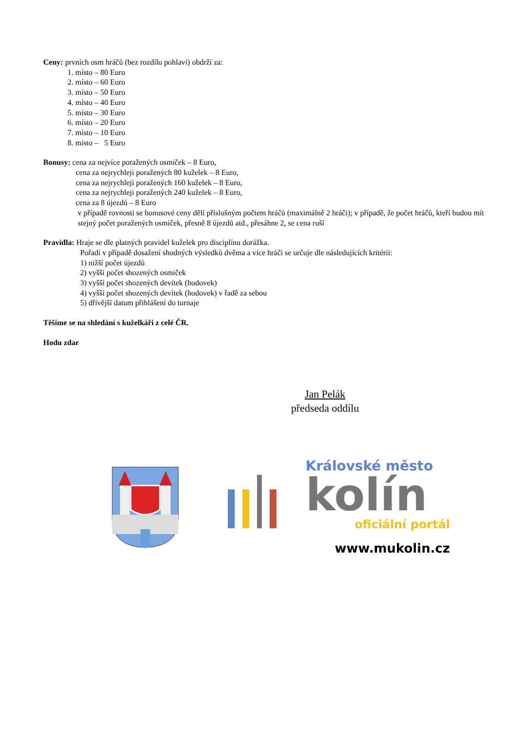Ceny: prvních osm hráčů (bez rozdílu pohlaví) obdrží za:
1. místo – 80 Euro
2. místo – 60 Euro
3. místo – 50 Euro
4. místo – 40 Euro
5. místo – 30 Euro
6. místo – 20 Euro
7. místo – 10 Euro
8. místo – 5 Euro
Bonusy: cena za nejvíce poražených osmiček – 8 Euro,
cena za nejrychleji poražených 80 kuželek – 8 Euro,
cena za nejrychleji poražených 160 kuželek – 8 Euro,
cena za nejrychleji poražených 240 kuželek – 8 Euro,
cena za 8 újezdů – 8 Euro
v případě rovnosti se bonusové ceny dělí příslušným počtem hráčů (maximálně 2 hráči); v případě, že počet hráčů, kteří budou mít stejný počet poražených osmiček, přesně 8 újezdů atd., přesáhne 2, se cena ruší
Pravidla: Hraje se dle platných pravidel kuželek pro disciplínu dorážka.
Pořadí v případě dosažení shodných výsledků dvěma a více hráči se určuje dle následujících kritérií:
1) nižší počet újezdů
2) vyšší počet shozených osmiček
3) vyšší počet shozených devítek (hodovek)
4) vyšší počet shozených devítek (hodovek) v řadě za sebou
5) dřívější datum přihlášení do turnaje
Těšíme se na shledání s kuželkáři z celé ČR.
Hodu zdar
Jan Pelák
předseda oddílu
Královské město
kolín
oficiální portál
www.mukolin.cz